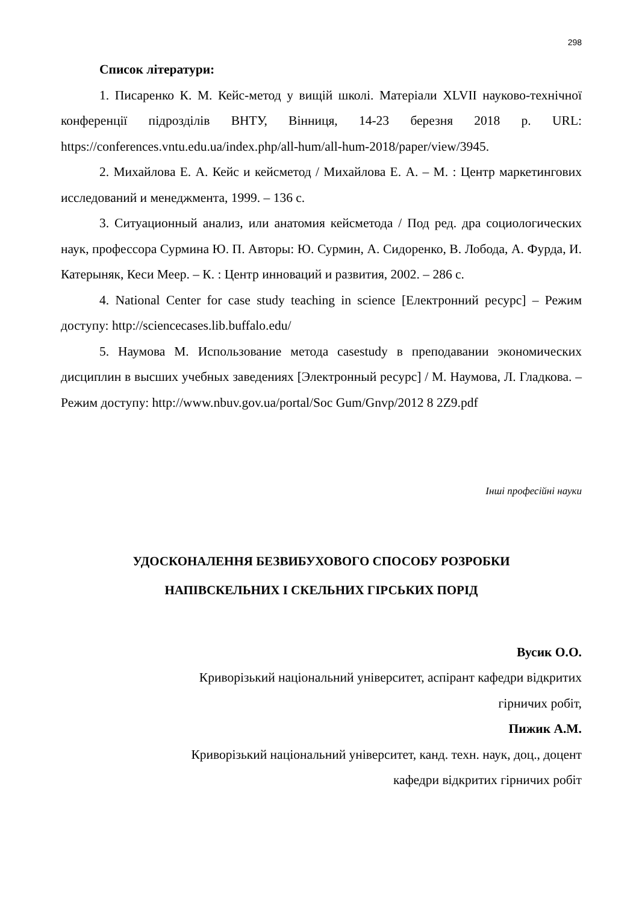298
Список літератури:
1. Писаренко К. М. Кейс-метод у вищій школі. Матеріали XLVII науково-технічної конференції підрозділів ВНТУ, Вінниця, 14-23 березня 2018 р. URL: https://conferences.vntu.edu.ua/index.php/all-hum/all-hum-2018/paper/view/3945.
2. Михайлова Е. А. Кейс и кейсметод / Михайлова Е. А. – М. : Центр маркетингових исследований и менеджмента, 1999. – 136 с.
3. Ситуационный анализ, или анатомия кейсметода / Под ред. дра социологических наук, профессора Сурмина Ю. П. Авторы: Ю. Сурмин, А. Сидоренко, В. Лобода, А. Фурда, И. Катерыняк, Кеси Меер. – К. : Центр инноваций и развития, 2002. – 286 с.
4. National Center for case study teaching in science [Електронний ресурс] – Режим доступу: http://sciencecases.lib.buffalo.edu/
5. Наумова М. Использование метода casestudy в преподавании экономических дисциплин в высших учебных заведениях [Электронный ресурс] / М. Наумова, Л. Гладкова. – Режим доступу: http://www.nbuv.gov.ua/portal/Soc Gum/Gnvp/2012 8 2Z9.pdf
Інші професійні науки
УДОСКОНАЛЕННЯ БЕЗВИБУХОВОГО СПОСОБУ РОЗРОБКИ
НАПІВСКЕЛЬНИХ І СКЕЛЬНИХ ГІРСЬКИХ ПОРІД
Вусик О.О.
Криворізький національний університет, аспірант кафедри відкритих
гірничих робіт,
Пижик А.М.
Криворізький національний університет, канд. техн. наук, доц., доцент
кафедри відкритих гірничих робіт